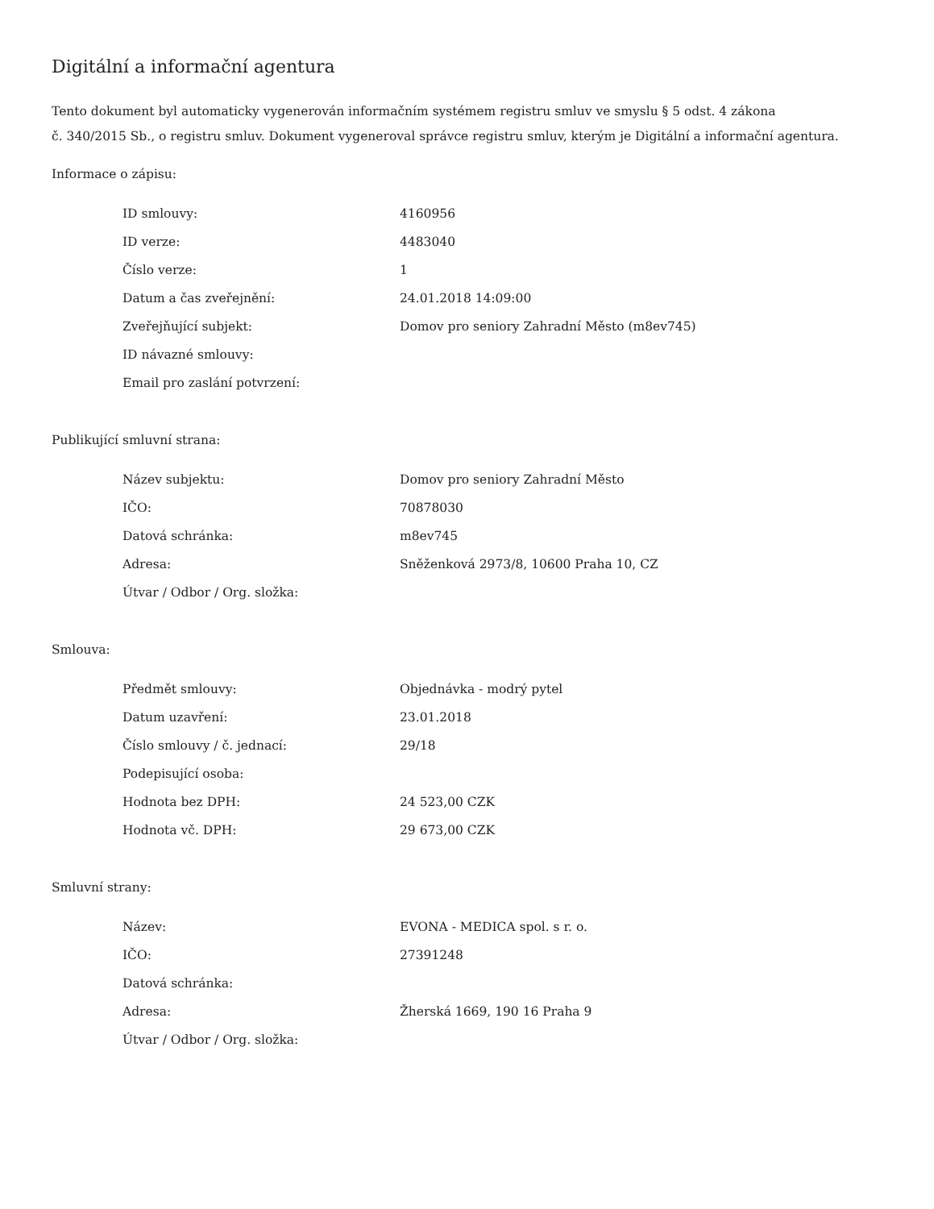Digitální a informační agentura
Tento dokument byl automaticky vygenerován informačním systémem registru smluv ve smyslu § 5 odst. 4 zákona
č. 340/2015 Sb., o registru smluv. Dokument vygeneroval správce registru smluv, kterým je Digitální a informační agentura.
Informace o zápisu:
| ID smlouvy: | 4160956 |
| ID verze: | 4483040 |
| Číslo verze: | 1 |
| Datum a čas zveřejnění: | 24.01.2018 14:09:00 |
| Zveřejňující subjekt: | Domov pro seniory Zahradní Město (m8ev745) |
| ID návazné smlouvy: | |
| Email pro zaslání potvrzení: | |
Publikující smluvní strana:
| Název subjektu: | Domov pro seniory Zahradní Město |
| IČO: | 70878030 |
| Datová schránka: | m8ev745 |
| Adresa: | Sněženková 2973/8, 10600 Praha 10, CZ |
| Útvar / Odbor / Org. složka: | |
Smlouva:
| Předmět smlouvy: | Objednávka - modrý pytel |
| Datum uzavření: | 23.01.2018 |
| Číslo smlouvy / č. jednací: | 29/18 |
| Podepisující osoba: | |
| Hodnota bez DPH: | 24 523,00 CZK |
| Hodnota vč. DPH: | 29 673,00 CZK |
Smluvní strany:
| Název: | EVONA - MEDICA spol. s r. o. |
| IČO: | 27391248 |
| Datová schránka: | |
| Adresa: | Žherská 1669, 190 16 Praha 9 |
| Útvar / Odbor / Org. složka: | |